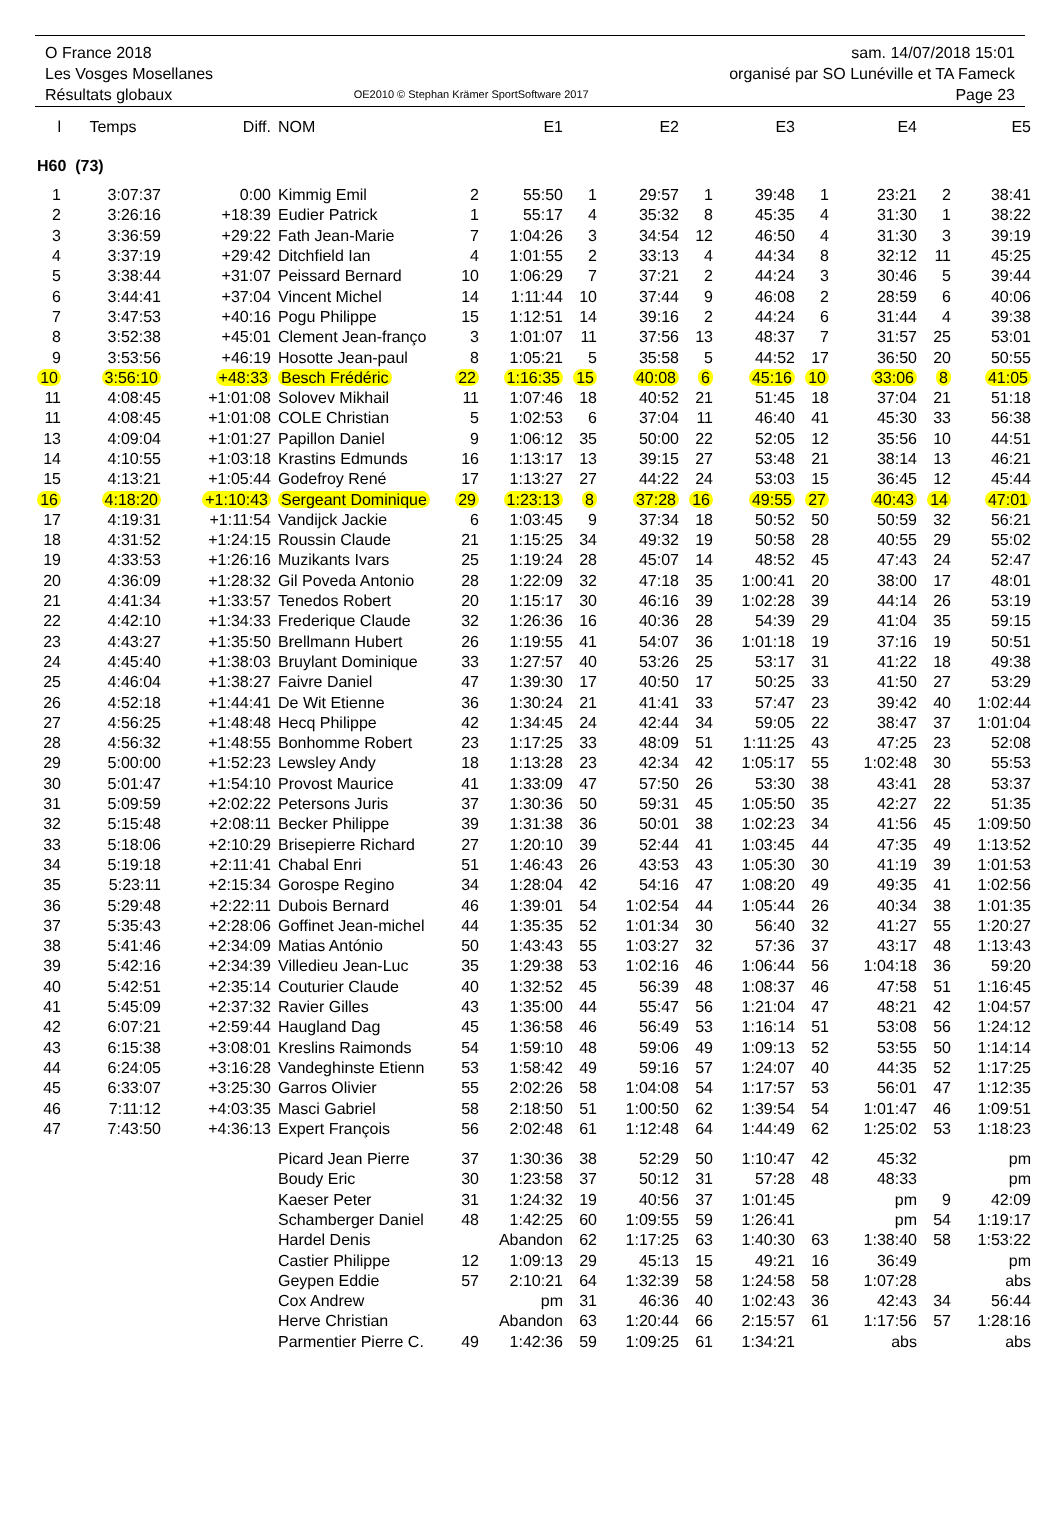O France 2018
Les Vosges Mosellanes
Résultats globaux
OE2010 © Stephan Krämer SportSoftware 2017
sam. 14/07/2018 15:01
organisé par SO Lunéville et TA Fameck
Page 23
| l | Temps | Diff. | NOM | | E1 | | E2 | | E3 | | E4 | | E5 |
| --- | --- | --- | --- | --- | --- | --- | --- | --- | --- | --- | --- | --- | --- |
| H60 (73) | | | | | | | | | | | | | |
| 1 | 3:07:37 | 0:00 | Kimmig Emil | 2 | 55:50 | 1 | 29:57 | 1 | 39:48 | 1 | 23:21 | 2 | 38:41 |
| 2 | 3:26:16 | +18:39 | Eudier Patrick | 1 | 55:17 | 4 | 35:32 | 8 | 45:35 | 4 | 31:30 | 1 | 38:22 |
| 3 | 3:36:59 | +29:22 | Fath Jean-Marie | 7 | 1:04:26 | 3 | 34:54 | 12 | 46:50 | 4 | 31:30 | 3 | 39:19 |
| 4 | 3:37:19 | +29:42 | Ditchfield Ian | 4 | 1:01:55 | 2 | 33:13 | 4 | 44:34 | 8 | 32:12 | 11 | 45:25 |
| 5 | 3:38:44 | +31:07 | Peissard Bernard | 10 | 1:06:29 | 7 | 37:21 | 2 | 44:24 | 3 | 30:46 | 5 | 39:44 |
| 6 | 3:44:41 | +37:04 | Vincent Michel | 14 | 1:11:44 | 10 | 37:44 | 9 | 46:08 | 2 | 28:59 | 6 | 40:06 |
| 7 | 3:47:53 | +40:16 | Pogu Philippe | 15 | 1:12:51 | 14 | 39:16 | 2 | 44:24 | 6 | 31:44 | 4 | 39:38 |
| 8 | 3:52:38 | +45:01 | Clement Jean-franço | 3 | 1:01:07 | 11 | 37:56 | 13 | 48:37 | 7 | 31:57 | 25 | 53:01 |
| 9 | 3:53:56 | +46:19 | Hosotte Jean-paul | 8 | 1:05:21 | 5 | 35:58 | 5 | 44:52 | 17 | 36:50 | 20 | 50:55 |
| 10 | 3:56:10 | +48:33 | Besch Frédéric | 22 | 1:16:35 | 15 | 40:08 | 6 | 45:16 | 10 | 33:06 | 8 | 41:05 |
| 11 | 4:08:45 | +1:01:08 | Solovev Mikhail | 11 | 1:07:46 | 18 | 40:52 | 21 | 51:45 | 18 | 37:04 | 21 | 51:18 |
| 11 | 4:08:45 | +1:01:08 | COLE Christian | 5 | 1:02:53 | 6 | 37:04 | 11 | 46:40 | 41 | 45:30 | 33 | 56:38 |
| 13 | 4:09:04 | +1:01:27 | Papillon Daniel | 9 | 1:06:12 | 35 | 50:00 | 22 | 52:05 | 12 | 35:56 | 10 | 44:51 |
| 14 | 4:10:55 | +1:03:18 | Krastins Edmunds | 16 | 1:13:17 | 13 | 39:15 | 27 | 53:48 | 21 | 38:14 | 13 | 46:21 |
| 15 | 4:13:21 | +1:05:44 | Godefroy René | 17 | 1:13:27 | 27 | 44:22 | 24 | 53:03 | 15 | 36:45 | 12 | 45:44 |
| 16 | 4:18:20 | +1:10:43 | Sergeant Dominique | 29 | 1:23:13 | 8 | 37:28 | 16 | 49:55 | 27 | 40:43 | 14 | 47:01 |
| 17 | 4:19:31 | +1:11:54 | Vandijck Jackie | 6 | 1:03:45 | 9 | 37:34 | 18 | 50:52 | 50 | 50:59 | 32 | 56:21 |
| 18 | 4:31:52 | +1:24:15 | Roussin Claude | 21 | 1:15:25 | 34 | 49:32 | 19 | 50:58 | 28 | 40:55 | 29 | 55:02 |
| 19 | 4:33:53 | +1:26:16 | Muzikants Ivars | 25 | 1:19:24 | 28 | 45:07 | 14 | 48:52 | 45 | 47:43 | 24 | 52:47 |
| 20 | 4:36:09 | +1:28:32 | Gil Poveda Antonio | 28 | 1:22:09 | 32 | 47:18 | 35 | 1:00:41 | 20 | 38:00 | 17 | 48:01 |
| 21 | 4:41:34 | +1:33:57 | Tenedos Robert | 20 | 1:15:17 | 30 | 46:16 | 39 | 1:02:28 | 39 | 44:14 | 26 | 53:19 |
| 22 | 4:42:10 | +1:34:33 | Frederique Claude | 32 | 1:26:36 | 16 | 40:36 | 28 | 54:39 | 29 | 41:04 | 35 | 59:15 |
| 23 | 4:43:27 | +1:35:50 | Brellmann Hubert | 26 | 1:19:55 | 41 | 54:07 | 36 | 1:01:18 | 19 | 37:16 | 19 | 50:51 |
| 24 | 4:45:40 | +1:38:03 | Bruylant Dominique | 33 | 1:27:57 | 40 | 53:26 | 25 | 53:17 | 31 | 41:22 | 18 | 49:38 |
| 25 | 4:46:04 | +1:38:27 | Faivre Daniel | 47 | 1:39:30 | 17 | 40:50 | 17 | 50:25 | 33 | 41:50 | 27 | 53:29 |
| 26 | 4:52:18 | +1:44:41 | De Wit Etienne | 36 | 1:30:24 | 21 | 41:41 | 33 | 57:47 | 23 | 39:42 | 40 | 1:02:44 |
| 27 | 4:56:25 | +1:48:48 | Hecq Philippe | 42 | 1:34:45 | 24 | 42:44 | 34 | 59:05 | 22 | 38:47 | 37 | 1:01:04 |
| 28 | 4:56:32 | +1:48:55 | Bonhomme Robert | 23 | 1:17:25 | 33 | 48:09 | 51 | 1:11:25 | 43 | 47:25 | 23 | 52:08 |
| 29 | 5:00:00 | +1:52:23 | Lewsley Andy | 18 | 1:13:28 | 23 | 42:34 | 42 | 1:05:17 | 55 | 1:02:48 | 30 | 55:53 |
| 30 | 5:01:47 | +1:54:10 | Provost Maurice | 41 | 1:33:09 | 47 | 57:50 | 26 | 53:30 | 38 | 43:41 | 28 | 53:37 |
| 31 | 5:09:59 | +2:02:22 | Petersons Juris | 37 | 1:30:36 | 50 | 59:31 | 45 | 1:05:50 | 35 | 42:27 | 22 | 51:35 |
| 32 | 5:15:48 | +2:08:11 | Becker Philippe | 39 | 1:31:38 | 36 | 50:01 | 38 | 1:02:23 | 34 | 41:56 | 45 | 1:09:50 |
| 33 | 5:18:06 | +2:10:29 | Brisepierre Richard | 27 | 1:20:10 | 39 | 52:44 | 41 | 1:03:45 | 44 | 47:35 | 49 | 1:13:52 |
| 34 | 5:19:18 | +2:11:41 | Chabal Enri | 51 | 1:46:43 | 26 | 43:53 | 43 | 1:05:30 | 30 | 41:19 | 39 | 1:01:53 |
| 35 | 5:23:11 | +2:15:34 | Gorospe Regino | 34 | 1:28:04 | 42 | 54:16 | 47 | 1:08:20 | 49 | 49:35 | 41 | 1:02:56 |
| 36 | 5:29:48 | +2:22:11 | Dubois Bernard | 46 | 1:39:01 | 54 | 1:02:54 | 44 | 1:05:44 | 26 | 40:34 | 38 | 1:01:35 |
| 37 | 5:35:43 | +2:28:06 | Goffinet Jean-michel | 44 | 1:35:35 | 52 | 1:01:34 | 30 | 56:40 | 32 | 41:27 | 55 | 1:20:27 |
| 38 | 5:41:46 | +2:34:09 | Matias António | 50 | 1:43:43 | 55 | 1:03:27 | 32 | 57:36 | 37 | 43:17 | 48 | 1:13:43 |
| 39 | 5:42:16 | +2:34:39 | Villedieu Jean-Luc | 35 | 1:29:38 | 53 | 1:02:16 | 46 | 1:06:44 | 56 | 1:04:18 | 36 | 59:20 |
| 40 | 5:42:51 | +2:35:14 | Couturier Claude | 40 | 1:32:52 | 45 | 56:39 | 48 | 1:08:37 | 46 | 47:58 | 51 | 1:16:45 |
| 41 | 5:45:09 | +2:37:32 | Ravier Gilles | 43 | 1:35:00 | 44 | 55:47 | 56 | 1:21:04 | 47 | 48:21 | 42 | 1:04:57 |
| 42 | 6:07:21 | +2:59:44 | Haugland Dag | 45 | 1:36:58 | 46 | 56:49 | 53 | 1:16:14 | 51 | 53:08 | 56 | 1:24:12 |
| 43 | 6:15:38 | +3:08:01 | Kreslins Raimonds | 54 | 1:59:10 | 48 | 59:06 | 49 | 1:09:13 | 52 | 53:55 | 50 | 1:14:14 |
| 44 | 6:24:05 | +3:16:28 | Vandeghinste Etienn | 53 | 1:58:42 | 49 | 59:16 | 57 | 1:24:07 | 40 | 44:35 | 52 | 1:17:25 |
| 45 | 6:33:07 | +3:25:30 | Garros Olivier | 55 | 2:02:26 | 58 | 1:04:08 | 54 | 1:17:57 | 53 | 56:01 | 47 | 1:12:35 |
| 46 | 7:11:12 | +4:03:35 | Masci Gabriel | 58 | 2:18:50 | 51 | 1:00:50 | 62 | 1:39:54 | 54 | 1:01:47 | 46 | 1:09:51 |
| 47 | 7:43:50 | +4:36:13 | Expert François | 56 | 2:02:48 | 61 | 1:12:48 | 64 | 1:44:49 | 62 | 1:25:02 | 53 | 1:18:23 |
| | | | Picard Jean Pierre | 37 | 1:30:36 | 38 | 52:29 | 50 | 1:10:47 | 42 | 45:32 | | pm |
| | | | Boudy Eric | 30 | 1:23:58 | 37 | 50:12 | 31 | 57:28 | 48 | 48:33 | | pm |
| | | | Kaeser Peter | 31 | 1:24:32 | 19 | 40:56 | 37 | 1:01:45 | | pm | 9 | 42:09 |
| | | | Schamberger Daniel | 48 | 1:42:25 | 60 | 1:09:55 | 59 | 1:26:41 | | pm | 54 | 1:19:17 |
| | | | Hardel Denis | | Abandon | 62 | 1:17:25 | 63 | 1:40:30 | 63 | 1:38:40 | 58 | 1:53:22 |
| | | | Castier Philippe | 12 | 1:09:13 | 29 | 45:13 | 15 | 49:21 | 16 | 36:49 | | pm |
| | | | Geypen Eddie | 57 | 2:10:21 | 64 | 1:32:39 | 58 | 1:24:58 | 58 | 1:07:28 | | abs |
| | | | Cox Andrew | | pm | 31 | 46:36 | 40 | 1:02:43 | 36 | 42:43 | 34 | 56:44 |
| | | | Herve Christian | | Abandon | 63 | 1:20:44 | 66 | 2:15:57 | 61 | 1:17:56 | 57 | 1:28:16 |
| | | | Parmentier Pierre C. | 49 | 1:42:36 | 59 | 1:09:25 | 61 | 1:34:21 | | abs | | abs |